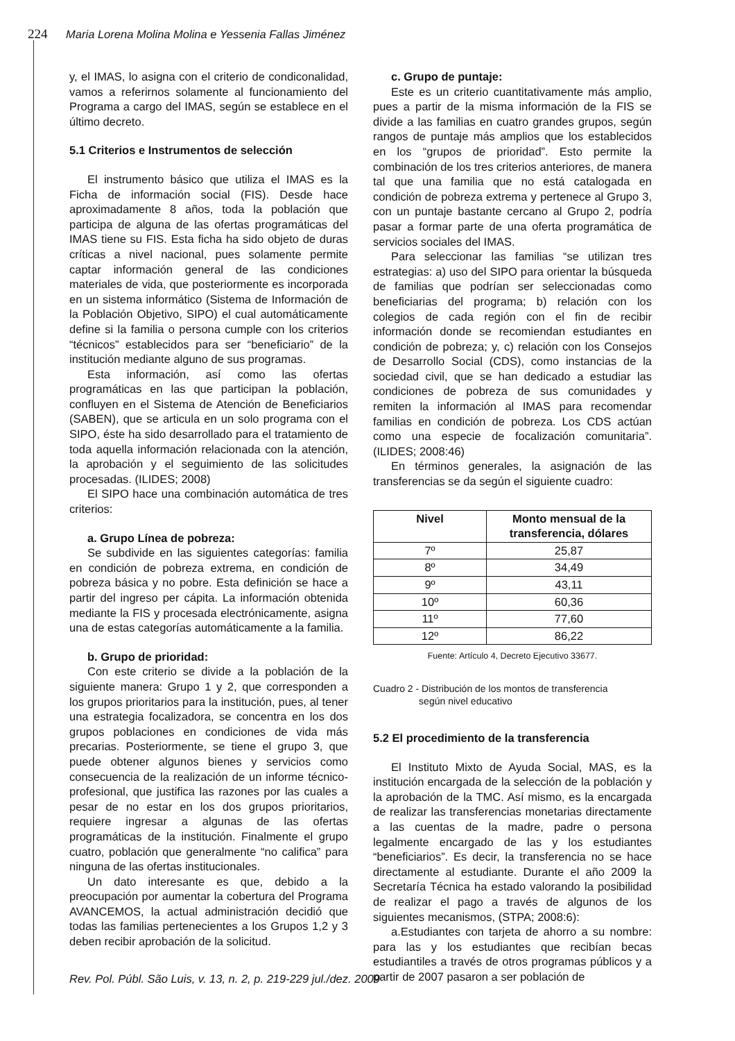224 Maria Lorena Molina Molina e Yessenia Fallas Jiménez
y, el IMAS, lo asigna con el criterio de condiconalidad, vamos a referirnos solamente al funcionamiento del Programa a cargo del IMAS, según se establece en el último decreto.
5.1 Criterios e Instrumentos de selección
El instrumento básico que utiliza el IMAS es la Ficha de información social (FIS). Desde hace aproximadamente 8 años, toda la población que participa de alguna de las ofertas programáticas del IMAS tiene su FIS. Esta ficha ha sido objeto de duras críticas a nivel nacional, pues solamente permite captar información general de las condiciones materiales de vida, que posteriormente es incorporada en un sistema informático (Sistema de Información de la Población Objetivo, SIPO) el cual automáticamente define si la familia o persona cumple con los criterios “técnicos” establecidos para ser “beneficiario” de la institución mediante alguno de sus programas.
Esta información, así como las ofertas programáticas en las que participan la población, confluyen en el Sistema de Atención de Beneficiarios (SABEN), que se articula en un solo programa con el SIPO, éste ha sido desarrollado para el tratamiento de toda aquella información relacionada con la atención, la aprobación y el seguimiento de las solicitudes procesadas. (ILIDES; 2008)
El SIPO hace una combinación automática de tres criterios:
a. Grupo Línea de pobreza:
Se subdivide en las siguientes categorías: familia en condición de pobreza extrema, en condición de pobreza básica y no pobre. Esta definición se hace a partir del ingreso per cápita. La información obtenida mediante la FIS y procesada electrónicamente, asigna una de estas categorías automáticamente a la familia.
b. Grupo de prioridad:
Con este criterio se divide a la población de la siguiente manera: Grupo 1 y 2, que corresponden a los grupos prioritarios para la institución, pues, al tener una estrategia focalizadora, se concentra en los dos grupos poblaciones en condiciones de vida más precarias. Posteriormente, se tiene el grupo 3, que puede obtener algunos bienes y servicios como consecuencia de la realización de un informe técnico-profesional, que justifica las razones por las cuales a pesar de no estar en los dos grupos prioritarios, requiere ingresar a algunas de las ofertas programáticas de la institución. Finalmente el grupo cuatro, población que generalmente “no califica” para ninguna de las ofertas institucionales.
Un dato interesante es que, debido a la preocupación por aumentar la cobertura del Programa AVANCEMOS, la actual administración decidió que todas las familias pertenecientes a los Grupos 1,2 y 3 deben recibir aprobación de la solicitud.
c. Grupo de puntaje:
Este es un criterio cuantitativamente más amplio, pues a partir de la misma información de la FIS se divide a las familias en cuatro grandes grupos, según rangos de puntaje más amplios que los establecidos en los “grupos de prioridad”. Esto permite la combinación de los tres criterios anteriores, de manera tal que una familia que no está catalogada en condición de pobreza extrema y pertenece al Grupo 3, con un puntaje bastante cercano al Grupo 2, podría pasar a formar parte de una oferta programática de servicios sociales del IMAS.
Para seleccionar las familias “se utilizan tres estrategias: a) uso del SIPO para orientar la búsqueda de familias que podrían ser seleccionadas como beneficiarias del programa; b) relación con los colegios de cada región con el fin de recibir información donde se recomiendan estudiantes en condición de pobreza; y, c) relación con los Consejos de Desarrollo Social (CDS), como instancias de la sociedad civil, que se han dedicado a estudiar las condiciones de pobreza de sus comunidades y remiten la información al IMAS para recomendar familias en condición de pobreza. Los CDS actúan como una especie de focalización comunitaria”. (ILIDES; 2008:46)
En términos generales, la asignación de las transferencias se da según el siguiente cuadro:
| Nivel | Monto mensual de la transferencia, dólares |
| --- | --- |
| 7º | 25,87 |
| 8º | 34,49 |
| 9º | 43,11 |
| 10º | 60,36 |
| 11º | 77,60 |
| 12º | 86,22 |
Fuente: Artículo 4, Decreto Ejecutivo 33677.
Cuadro 2 - Distribución de los montos de transferencia
según nivel educativo
5.2 El procedimiento de la transferencia
El Instituto Mixto de Ayuda Social, MAS, es la institución encargada de la selección de la población y la aprobación de la TMC. Así mismo, es la encargada de realizar las transferencias monetarias directamente a las cuentas de la madre, padre o persona legalmente encargado de las y los estudiantes “beneficiarios”. Es decir, la transferencia no se hace directamente al estudiante. Durante el año 2009 la Secretaría Técnica ha estado valorando la posibilidad de realizar el pago a través de algunos de los siguientes mecanismos, (STPA; 2008:6):
a.Estudiantes con tarjeta de ahorro a su nombre: para las y los estudiantes que recibían becas estudiantiles a través de otros programas públicos y a partir de 2007 pasaron a ser población de
Rev. Pol. Públ. São Luis, v. 13, n. 2, p. 219-229 jul./dez. 2009